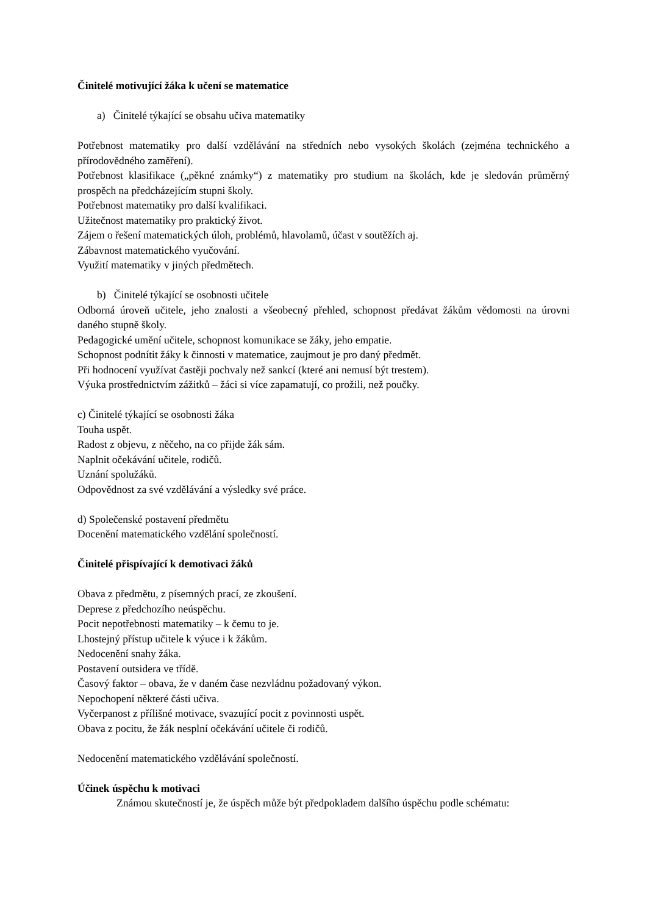Činitelé motivující žáka k učení se matematice
a) Činitelé týkající se obsahu učiva matematiky
Potřebnost matematiky pro další vzdělávání na středních nebo vysokých školách (zejména technického a přírodovědného zaměření).
Potřebnost klasifikace („pěkné známky“) z matematiky pro studium na školách, kde je sledován průměrný prospěch na předcházejícím stupni školy.
Potřebnost matematiky pro další kvalifikaci.
Užitečnost matematiky pro praktický život.
Zájem o řešení matematických úloh, problémů, hlavolamů, účast v soutěžích aj.
Zábavnost matematického vyučování.
Využití matematiky v jiných předmětech.
b) Činitelé týkající se osobnosti učitele
Odborná úroveň učitele, jeho znalosti a všeobecný přehled, schopnost předávat žákům vědomosti na úrovni daného stupně školy.
Pedagogické umění učitele, schopnost komunikace se žáky, jeho empatie.
Schopnost podnítit žáky k činnosti v matematice, zaujmout je pro daný předmět.
Při hodnocení využívat častěji pochvaly než sankcí (které ani nemusí být trestem).
Výuka prostřednictvím zážitků – žáci si více zapamatují, co prožili, než poučky.
c) Činitelé týkající se osobnosti žáka
Touha uspět.
Radost z objevu, z něčeho, na co přijde žák sám.
Naplnit očekávání učitele, rodičů.
Uznání spolužáků.
Odpovědnost za své vzdělávání a výsledky své práce.
d) Společenské postavení předmětu
Docenění matematického vzdělání společností.
Činitelé přispívající k demotivaci žáků
Obava z předmětu, z písemných prací, ze zkoušení.
Deprese z předchozího neúspěchu.
Pocit nepotřebnosti matematiky – k čemu to je.
Lhostejný přístup učitele k výuce i k žákům.
Nedocenění snahy žáka.
Postavení outsidera ve třídě.
Časový faktor – obava, že v daném čase nezvládnu požadovaný výkon.
Nepochopení některé části učiva.
Vyčerpanost z přílišné motivace, svazující pocit z povinnosti uspět.
Obava z pocitu, že žák nesplní očekávání učitele či rodičů.
Nedocenění matematického vzdělávání společností.
Účinek úspěchu k motivaci
Známou skutečností je, že úspěch může být předpokladem dalšího úspěchu podle schématu: